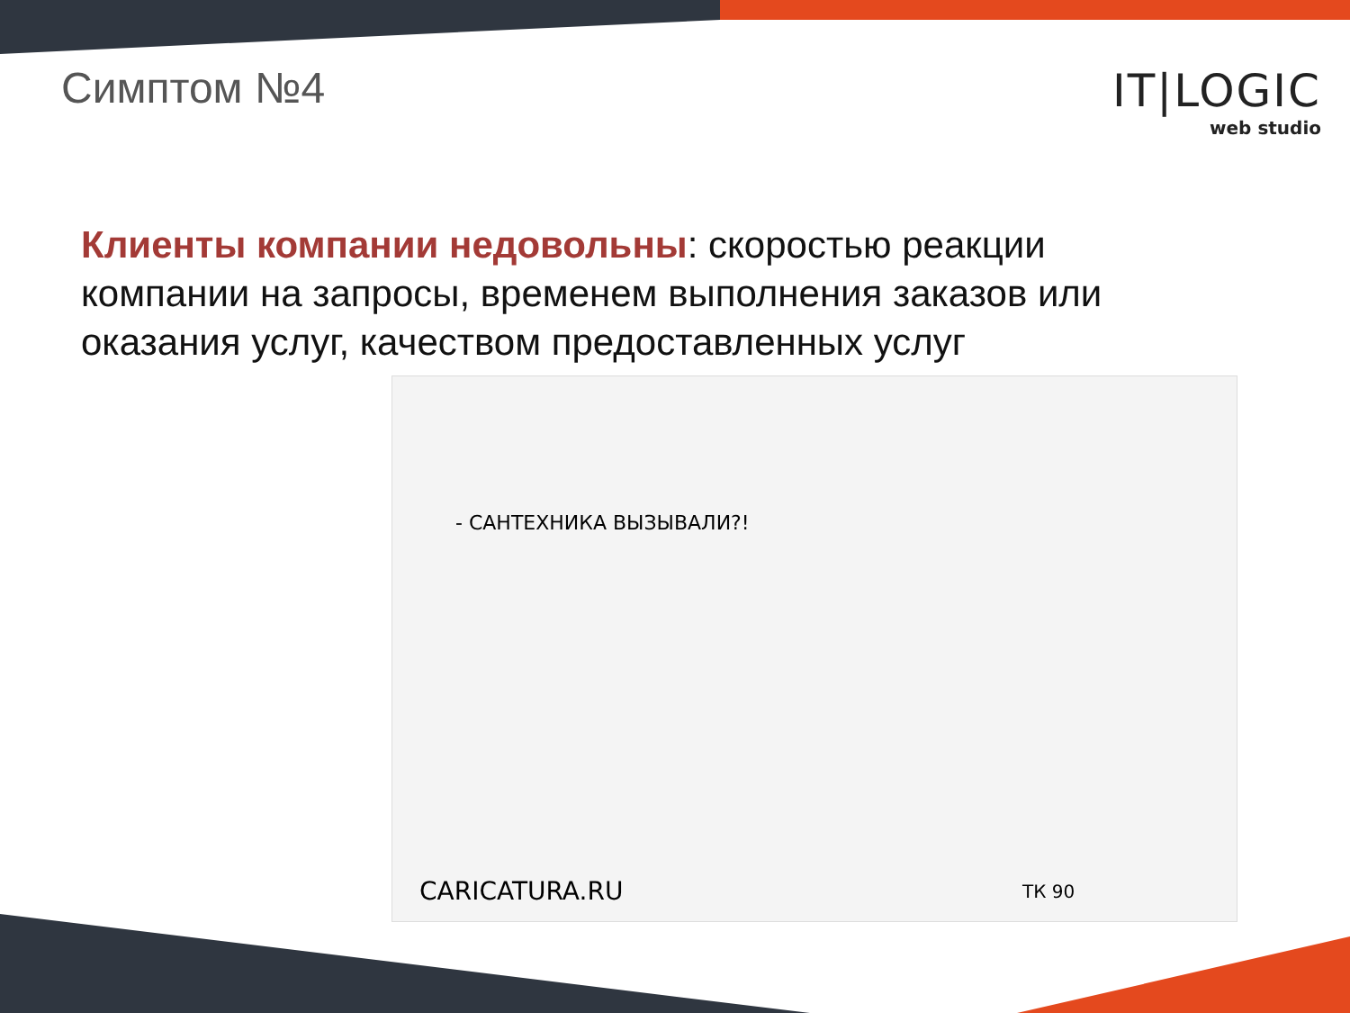Симптом №4
IT|LOGIC
web studio
Клиенты компании недовольны: скоростью реакции компании на запросы, временем выполнения заказов или оказания услуг, качеством предоставленных услуг
- САНТЕХНИКА ВЫЗЫВАЛИ?!
CARICATURA.RU ТК 90